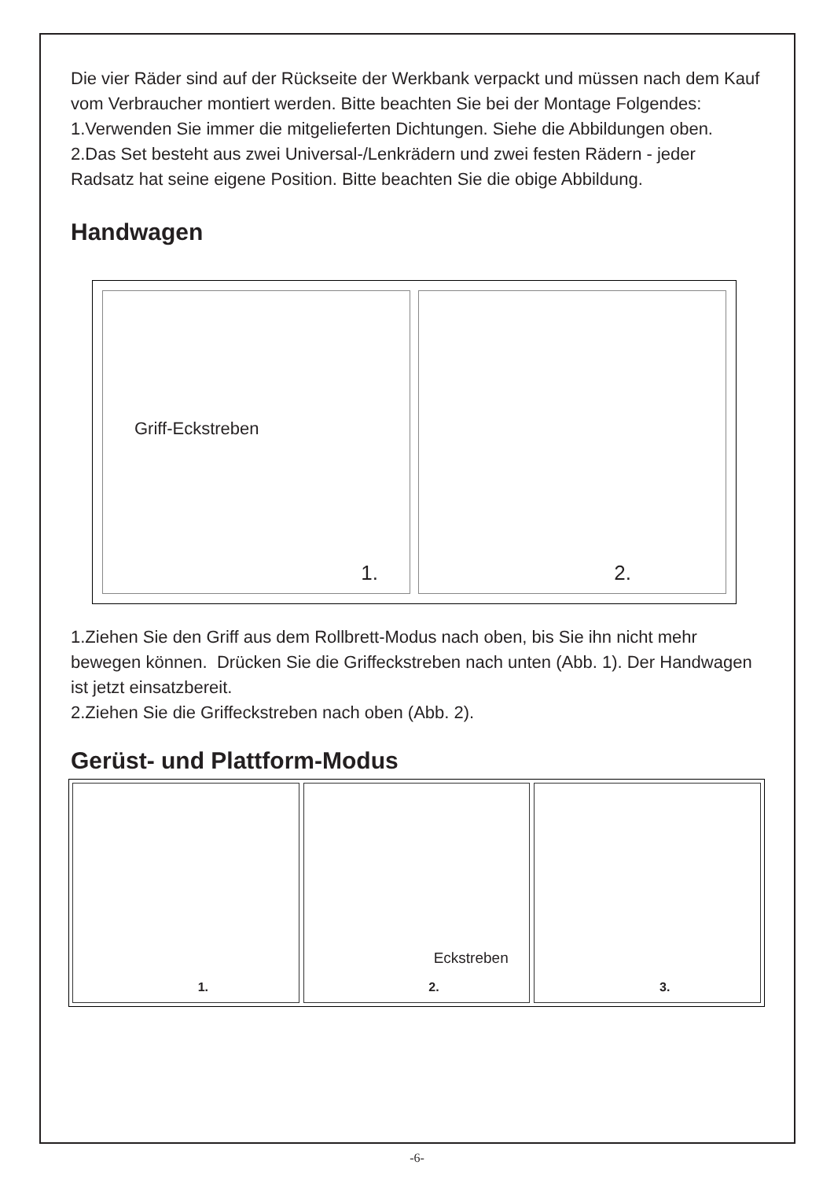Die vier Räder sind auf der Rückseite der Werkbank verpackt und müssen nach dem Kauf vom Verbraucher montiert werden. Bitte beachten Sie bei der Montage Folgendes:
1.Verwenden Sie immer die mitgelieferten Dichtungen. Siehe die Abbildungen oben.
2.Das Set besteht aus zwei Universal-/Lenkrädern und zwei festen Rädern - jeder Radsatz hat seine eigene Position. Bitte beachten Sie die obige Abbildung.
Handwagen
Griff-Eckstreben
1.
2.
1.Ziehen Sie den Griff aus dem Rollbrett-Modus nach oben, bis Sie ihn nicht mehr bewegen können. Drücken Sie die Griffeckstreben nach unten (Abb. 1). Der Handwagen ist jetzt einsatzbereit.
2.Ziehen Sie die Griffeckstreben nach oben (Abb. 2).
Gerüst- und Plattform-Modus
1.
Eckstreben
2.
3.
-6-